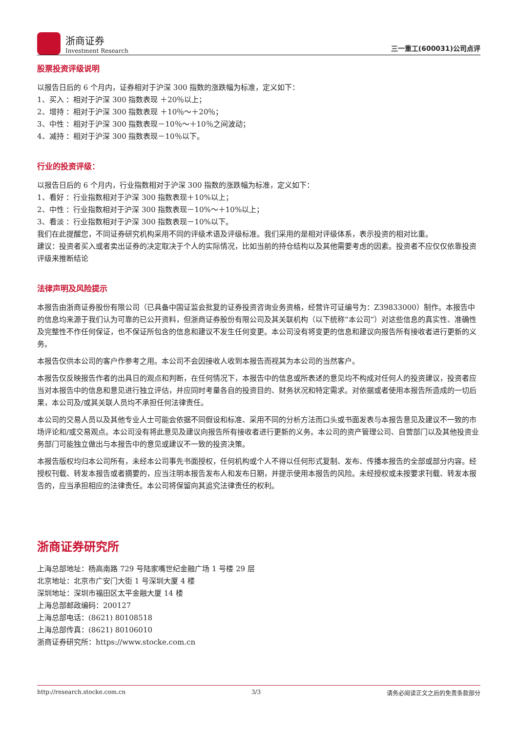浙商证券
Investment Research
三一重工(600031)公司点评
股票投资评级说明
以报告日后的 6 个月内，证券相对于沪深 300 指数的涨跌幅为标准，定义如下：
1、买入 ：相对于沪深 300 指数表现 ＋20％以上；
2、增持 ：相对于沪深 300 指数表现 ＋10％～＋20％；
3、中性 ：相对于沪深 300 指数表现－10％～＋10％之间波动；
4、减持 ：相对于沪深 300 指数表现－10％以下。
行业的投资评级：
以报告日后的 6 个月内，行业指数相对于沪深 300 指数的涨跌幅为标准，定义如下：
1、看好 ：行业指数相对于沪深 300 指数表现＋10%以上；
2、中性 ：行业指数相对于沪深 300 指数表现－10%～＋10%以上；
3、看淡 ：行业指数相对于沪深 300 指数表现－10%以下。
我们在此提醒您，不同证券研究机构采用不同的评级术语及评级标准。我们采用的是相对评级体系，表示投资的相对比重。
建议：投资者买入或者卖出证券的决定取决于个人的实际情况，比如当前的持仓结构以及其他需要考虑的因素。投资者不应仅仅依靠投资评级来推断结论
法律声明及风险提示
本报告由浙商证券股份有限公司（已具备中国证监会批复的证券投资咨询业务资格，经营许可证编号为：Z39833000）制作。本报告中的信息均来源于我们认为可靠的已公开资料，但浙商证券股份有限公司及其关联机构（以下统称“本公司”）对这些信息的真实性、准确性及完整性不作任何保证，也不保证所包含的信息和建议不发生任何变更。本公司没有将变更的信息和建议向报告所有接收者进行更新的义务。
本报告仅供本公司的客户作参考之用。本公司不会因接收人收到本报告而视其为本公司的当然客户。
本报告仅反映报告作者的出具日的观点和判断，在任何情况下，本报告中的信息或所表述的意见均不构成对任何人的投资建议，投资者应当对本报告中的信息和意见进行独立评估，并应同时考量各自的投资目的、财务状况和特定需求。对依据或者使用本报告所造成的一切后果，本公司及/或其关联人员均不承担任何法律责任。
本公司的交易人员以及其他专业人士可能会依据不同假设和标准、采用不同的分析方法而口头或书面发表与本报告意见及建议不一致的市场评论和/或交易观点。本公司没有将此意见及建议向报告所有接收者进行更新的义务。本公司的资产管理公司、自营部门以及其他投资业务部门可能独立做出与本报告中的意见或建议不一致的投资决策。
本报告版权均归本公司所有，未经本公司事先书面授权，任何机构或个人不得以任何形式复制、发布、传播本报告的全部或部分内容。经授权刊载、转发本报告或者摘要的，应当注明本报告发布人和发布日期，并提示使用本报告的风险。未经授权或未按要求刊载、转发本报告的，应当承担相应的法律责任。本公司将保留向其追究法律责任的权利。
浙商证券研究所
上海总部地址：杨高南路 729 号陆家嘴世纪金融广场 1 号楼 29 层
北京地址：北京市广安门大街 1 号深圳大厦 4 楼
深圳地址：深圳市福田区太平金融大厦 14 楼
上海总部邮政编码：200127
上海总部电话：(8621) 80108518
上海总部传真：(8621) 80106010
浙商证券研究所：https://www.stocke.com.cn
http://research.stocke.com.cn 3/3 请务必阅读正文之后的免责条款部分